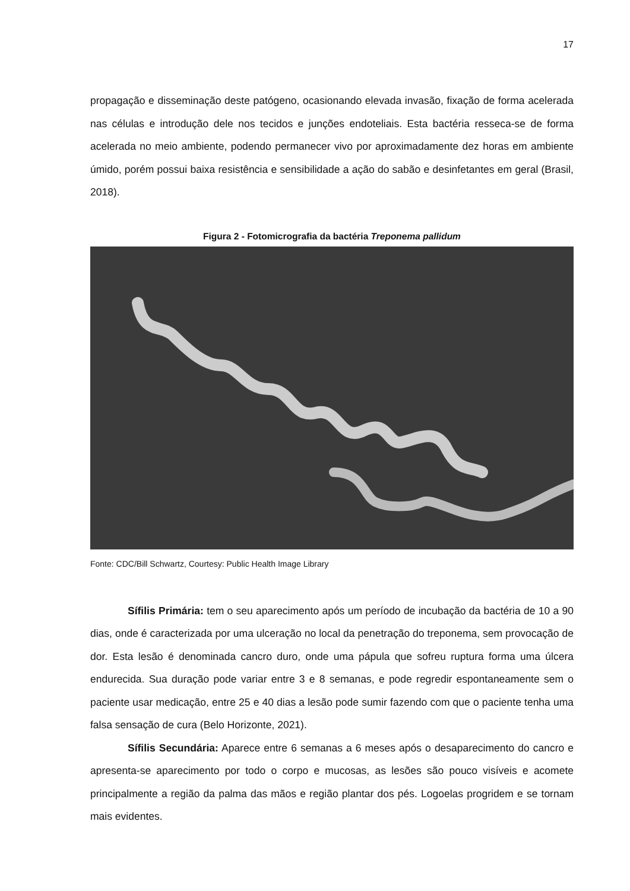17
propagação e disseminação deste patógeno, ocasionando elevada invasão, fixação de forma acelerada nas células e introdução dele nos tecidos e junções endoteliais. Esta bactéria resseca-se de forma acelerada no meio ambiente, podendo permanecer vivo por aproximadamente dez horas em ambiente úmido, porém possui baixa resistência e sensibilidade a ação do sabão e desinfetantes em geral (Brasil, 2018).
Figura 2 - Fotomicrografia da bactéria Treponema pallidum
Fonte: CDC/Bill Schwartz, Courtesy: Public Health Image Library
Sífilis Primária: tem o seu aparecimento após um período de incubação da bactéria de 10 a 90 dias, onde é caracterizada por uma ulceração no local da penetração do treponema, sem provocação de dor. Esta lesão é denominada cancro duro, onde uma pápula que sofreu ruptura forma uma úlcera endurecida. Sua duração pode variar entre 3 e 8 semanas, e pode regredir espontaneamente sem o paciente usar medicação, entre 25 e 40 dias a lesão pode sumir fazendo com que o paciente tenha uma falsa sensação de cura (Belo Horizonte, 2021).
Sífilis Secundária: Aparece entre 6 semanas a 6 meses após o desaparecimento do cancro e apresenta-se aparecimento por todo o corpo e mucosas, as lesões são pouco visíveis e acomete principalmente a região da palma das mãos e região plantar dos pés. Logoelas progridem e se tornam mais evidentes.